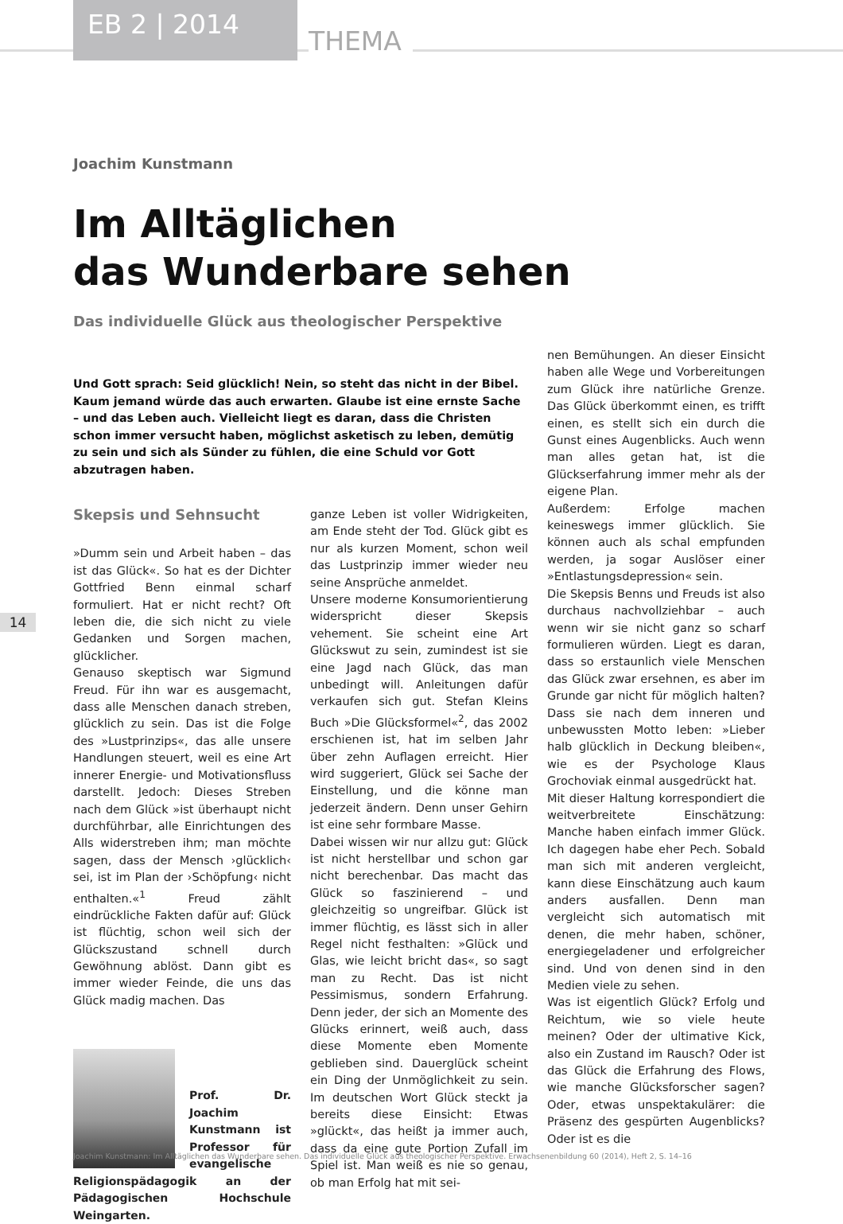EB 2 | 2014
THEMA
14
Joachim Kunstmann
Im Alltäglichen
das Wunderbare sehen
Das individuelle Glück aus theologischer Perspektive
Und Gott sprach: Seid glücklich! Nein, so steht das nicht in der Bibel. Kaum jemand würde das auch erwarten. Glaube ist eine ernste Sache – und das Leben auch. Vielleicht liegt es daran, dass die Christen schon immer versucht haben, möglichst asketisch zu leben, demütig zu sein und sich als Sünder zu fühlen, die eine Schuld vor Gott abzutragen haben.
Skepsis und Sehnsucht
»Dumm sein und Arbeit haben – das ist das Glück«. So hat es der Dichter Gottfried Benn einmal scharf formuliert. Hat er nicht recht? Oft leben die, die sich nicht zu viele Gedanken und Sorgen machen, glücklicher.
Genauso skeptisch war Sigmund Freud. Für ihn war es ausgemacht, dass alle Menschen danach streben, glücklich zu sein. Das ist die Folge des »Lustprinzips«, das alle unsere Handlungen steuert, weil es eine Art innerer Energie- und Motivationsfluss darstellt. Jedoch: Dieses Streben nach dem Glück »ist überhaupt nicht durchführbar, alle Einrichtungen des Alls widerstreben ihm; man möchte sagen, dass der Mensch ›glücklich‹ sei, ist im Plan der ›Schöpfung‹ nicht enthalten.«<sup>1</sup> Freud zählt eindrückliche Fakten dafür auf: Glück ist flüchtig, schon weil sich der Glückszustand schnell durch Gewöhnung ablöst. Dann gibt es immer wieder Feinde, die uns das Glück madig machen. Das
Prof. Dr. Joachim Kunstmann ist Professor für evangelische
Religionspädagogik an der Pädagogischen Hochschule Weingarten.
ganze Leben ist voller Widrigkeiten, am Ende steht der Tod. Glück gibt es nur als kurzen Moment, schon weil das Lustprinzip immer wieder neu seine Ansprüche anmeldet.
Unsere moderne Konsumorientierung widerspricht dieser Skepsis vehement. Sie scheint eine Art Glückswut zu sein, zumindest ist sie eine Jagd nach Glück, das man unbedingt will. Anleitungen dafür verkaufen sich gut. Stefan Kleins Buch »Die Glücksformel«<sup>2</sup>, das 2002 erschienen ist, hat im selben Jahr über zehn Auflagen erreicht. Hier wird suggeriert, Glück sei Sache der Einstellung, und die könne man jederzeit ändern. Denn unser Gehirn ist eine sehr formbare Masse.
Dabei wissen wir nur allzu gut: Glück ist nicht herstellbar und schon gar nicht berechenbar. Das macht das Glück so faszinierend – und gleichzeitig so ungreifbar. Glück ist immer flüchtig, es lässt sich in aller Regel nicht festhalten: »Glück und Glas, wie leicht bricht das«, so sagt man zu Recht. Das ist nicht Pessimismus, sondern Erfahrung. Denn jeder, der sich an Momente des Glücks erinnert, weiß auch, dass diese Momente eben Momente geblieben sind. Dauerglück scheint ein Ding der Unmöglichkeit zu sein. Im deutschen Wort Glück steckt ja bereits diese Einsicht: Etwas »glückt«, das heißt ja immer auch, dass da eine gute Portion Zufall im Spiel ist. Man weiß es nie so genau, ob man Erfolg hat mit sei-
nen Bemühungen. An dieser Einsicht haben alle Wege und Vorbereitungen zum Glück ihre natürliche Grenze. Das Glück überkommt einen, es trifft einen, es stellt sich ein durch die Gunst eines Augenblicks. Auch wenn man alles getan hat, ist die Glückserfahrung immer mehr als der eigene Plan.
Außerdem: Erfolge machen keineswegs immer glücklich. Sie können auch als schal empfunden werden, ja sogar Auslöser einer »Entlastungsdepression« sein.
Die Skepsis Benns und Freuds ist also durchaus nachvollziehbar – auch wenn wir sie nicht ganz so scharf formulieren würden. Liegt es daran, dass so erstaunlich viele Menschen das Glück zwar ersehnen, es aber im Grunde gar nicht für möglich halten? Dass sie nach dem inneren und unbewussten Motto leben: »Lieber halb glücklich in Deckung bleiben«, wie es der Psychologe Klaus Grochoviak einmal ausgedrückt hat.
Mit dieser Haltung korrespondiert die weitverbreitete Einschätzung: Manche haben einfach immer Glück. Ich dagegen habe eher Pech. Sobald man sich mit anderen vergleicht, kann diese Einschätzung auch kaum anders ausfallen. Denn man vergleicht sich automatisch mit denen, die mehr haben, schöner, energiegeladener und erfolgreicher sind. Und von denen sind in den Medien viele zu sehen.
Was ist eigentlich Glück? Erfolg und Reichtum, wie so viele heute meinen? Oder der ultimative Kick, also ein Zustand im Rausch? Oder ist das Glück die Erfahrung des Flows, wie manche Glücksforscher sagen? Oder, etwas unspektakulärer: die Präsenz des gespürten Augenblicks? Oder ist es die
Joachim Kunstmann: Im Alltäglichen das Wunderbare sehen. Das individuelle Glück aus theologischer Perspektive. Erwachsenenbildung 60 (2014), Heft 2, S. 14–16